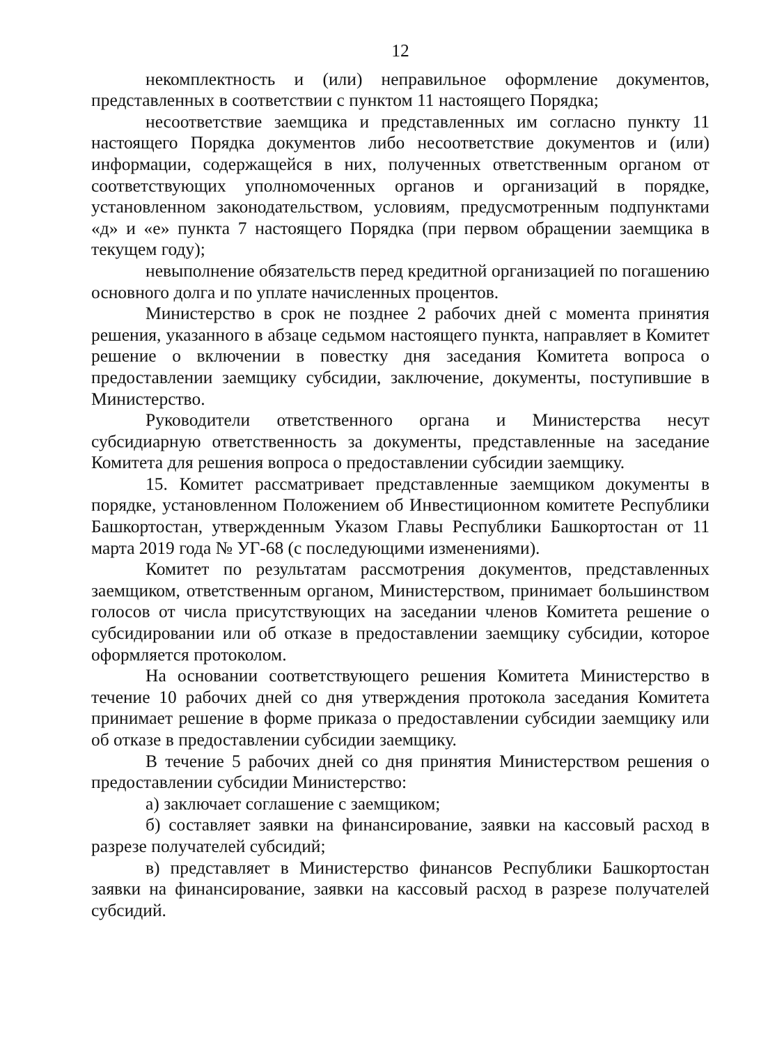12
некомплектность и (или) неправильное оформление документов, представленных в соответствии с пунктом 11 настоящего Порядка;
несоответствие заемщика и представленных им согласно пункту 11 настоящего Порядка документов либо несоответствие документов и (или) информации, содержащейся в них, полученных ответственным органом от соответствующих уполномоченных органов и организаций в порядке, установленном законодательством, условиям, предусмотренным подпунктами «д» и «е» пункта 7 настоящего Порядка (при первом обращении заемщика в текущем году);
невыполнение обязательств перед кредитной организацией по погашению основного долга и по уплате начисленных процентов.
Министерство в срок не позднее 2 рабочих дней с момента принятия решения, указанного в абзаце седьмом настоящего пункта, направляет в Комитет решение о включении в повестку дня заседания Комитета вопроса о предоставлении заемщику субсидии, заключение, документы, поступившие в Министерство.
Руководители ответственного органа и Министерства несут субсидиарную ответственность за документы, представленные на заседание Комитета для решения вопроса о предоставлении субсидии заемщику.
15. Комитет рассматривает представленные заемщиком документы в порядке, установленном Положением об Инвестиционном комитете Республики Башкортостан, утвержденным Указом Главы Республики Башкортостан от 11 марта 2019 года № УГ-68 (с последующими изменениями).
Комитет по результатам рассмотрения документов, представленных заемщиком, ответственным органом, Министерством, принимает большинством голосов от числа присутствующих на заседании членов Комитета решение о субсидировании или об отказе в предоставлении заемщику субсидии, которое оформляется протоколом.
На основании соответствующего решения Комитета Министерство в течение 10 рабочих дней со дня утверждения протокола заседания Комитета принимает решение в форме приказа о предоставлении субсидии заемщику или об отказе в предоставлении субсидии заемщику.
В течение 5 рабочих дней со дня принятия Министерством решения о предоставлении субсидии Министерство:
а) заключает соглашение с заемщиком;
б) составляет заявки на финансирование, заявки на кассовый расход в разрезе получателей субсидий;
в) представляет в Министерство финансов Республики Башкортостан заявки на финансирование, заявки на кассовый расход в разрезе получателей субсидий.